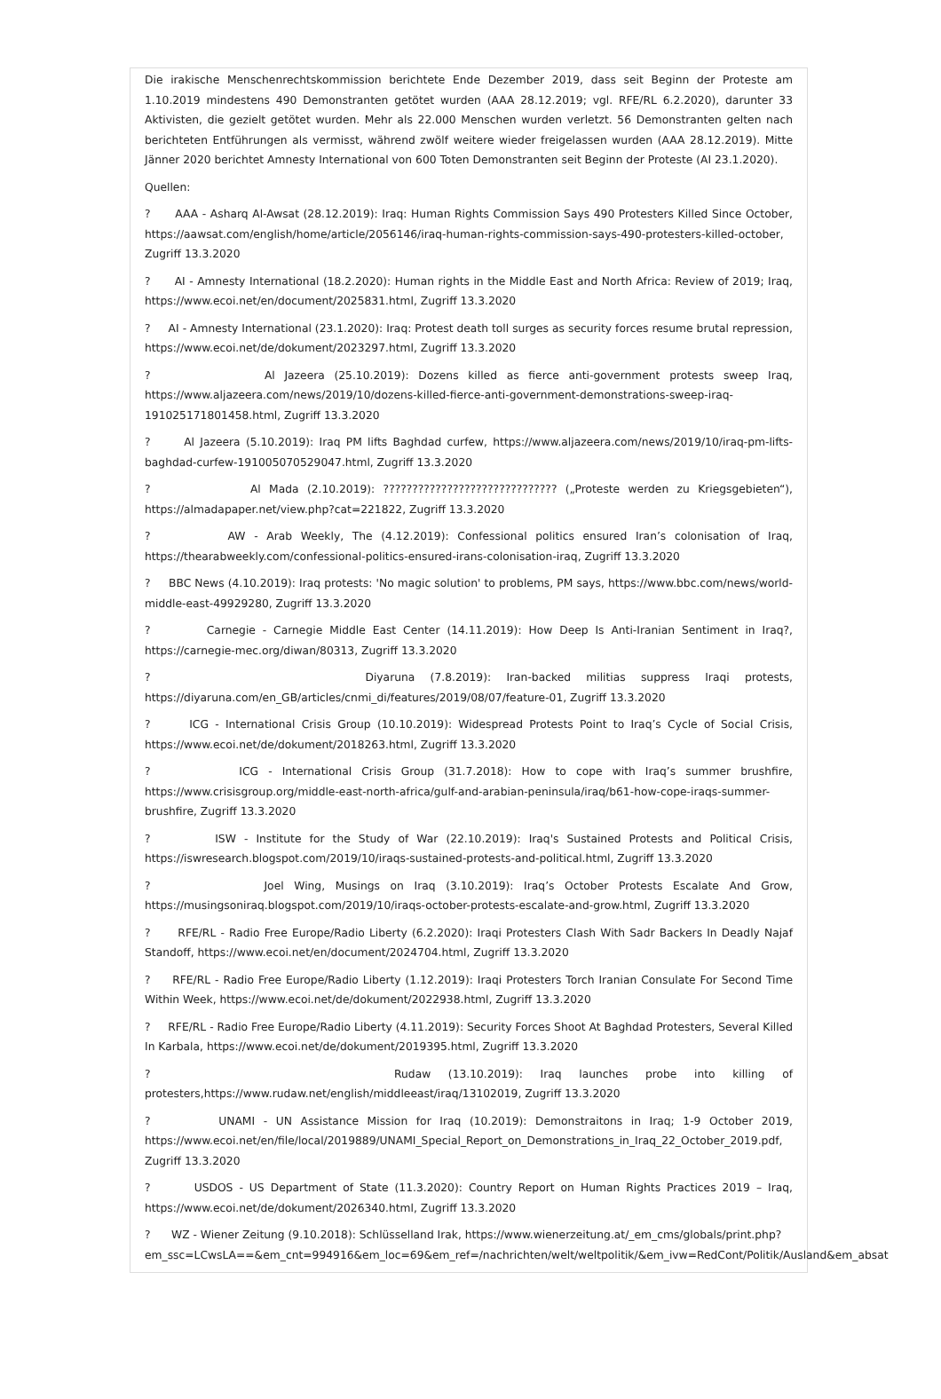Die irakische Menschenrechtskommission berichtete Ende Dezember 2019, dass seit Beginn der Proteste am 1.10.2019 mindestens 490 Demonstranten getötet wurden (AAA 28.12.2019; vgl. RFE/RL 6.2.2020), darunter 33 Aktivisten, die gezielt getötet wurden. Mehr als 22.000 Menschen wurden verletzt. 56 Demonstranten gelten nach berichteten Entführungen als vermisst, während zwölf weitere wieder freigelassen wurden (AAA 28.12.2019). Mitte Jänner 2020 berichtet Amnesty International von 600 Toten Demonstranten seit Beginn der Proteste (AI 23.1.2020).
Quellen:
? AAA - Asharq Al-Awsat (28.12.2019): Iraq: Human Rights Commission Says 490 Protesters Killed Since October, https://aawsat.com/english/home/article/2056146/iraq-human-rights-commission-says-490-protesters-killed-october, Zugriff 13.3.2020
? AI - Amnesty International (18.2.2020): Human rights in the Middle East and North Africa: Review of 2019; Iraq, https://www.ecoi.net/en/document/2025831.html, Zugriff 13.3.2020
? AI - Amnesty International (23.1.2020): Iraq: Protest death toll surges as security forces resume brutal repression, https://www.ecoi.net/de/dokument/2023297.html, Zugriff 13.3.2020
? Al Jazeera (25.10.2019): Dozens killed as fierce anti-government protests sweep Iraq, https://www.aljazeera.com/news/2019/10/dozens-killed-fierce-anti-government-demonstrations-sweep-iraq-191025171801458.html, Zugriff 13.3.2020
? Al Jazeera (5.10.2019): Iraq PM lifts Baghdad curfew, https://www.aljazeera.com/news/2019/10/iraq-pm-lifts-baghdad-curfew-191005070529047.html, Zugriff 13.3.2020
? Al Mada (2.10.2019): ?????????????????????????????? („Proteste werden zu Kriegsgebieten“), https://almadapaper.net/view.php?cat=221822, Zugriff 13.3.2020
? AW - Arab Weekly, The (4.12.2019): Confessional politics ensured Iran’s colonisation of Iraq, https://thearabweekly.com/confessional-politics-ensured-irans-colonisation-iraq, Zugriff 13.3.2020
? BBC News (4.10.2019): Iraq protests: 'No magic solution' to problems, PM says, https://www.bbc.com/news/world-middle-east-49929280, Zugriff 13.3.2020
? Carnegie - Carnegie Middle East Center (14.11.2019): How Deep Is Anti-Iranian Sentiment in Iraq?, https://carnegie-mec.org/diwan/80313, Zugriff 13.3.2020
? Diyaruna (7.8.2019): Iran-backed militias suppress Iraqi protests, https://diyaruna.com/en_GB/articles/cnmi_di/features/2019/08/07/feature-01, Zugriff 13.3.2020
? ICG - International Crisis Group (10.10.2019): Widespread Protests Point to Iraq’s Cycle of Social Crisis, https://www.ecoi.net/de/dokument/2018263.html, Zugriff 13.3.2020
? ICG - International Crisis Group (31.7.2018): How to cope with Iraq’s summer brushfire, https://www.crisisgroup.org/middle-east-north-africa/gulf-and-arabian-peninsula/iraq/b61-how-cope-iraqs-summer-brushfire, Zugriff 13.3.2020
? ISW - Institute for the Study of War (22.10.2019): Iraq's Sustained Protests and Political Crisis, https://iswresearch.blogspot.com/2019/10/iraqs-sustained-protests-and-political.html, Zugriff 13.3.2020
? Joel Wing, Musings on Iraq (3.10.2019): Iraq’s October Protests Escalate And Grow, https://musingsoniraq.blogspot.com/2019/10/iraqs-october-protests-escalate-and-grow.html, Zugriff 13.3.2020
? RFE/RL - Radio Free Europe/Radio Liberty (6.2.2020): Iraqi Protesters Clash With Sadr Backers In Deadly Najaf Standoff, https://www.ecoi.net/en/document/2024704.html, Zugriff 13.3.2020
? RFE/RL - Radio Free Europe/Radio Liberty (1.12.2019): Iraqi Protesters Torch Iranian Consulate For Second Time Within Week, https://www.ecoi.net/de/dokument/2022938.html, Zugriff 13.3.2020
? RFE/RL - Radio Free Europe/Radio Liberty (4.11.2019): Security Forces Shoot At Baghdad Protesters, Several Killed In Karbala, https://www.ecoi.net/de/dokument/2019395.html, Zugriff 13.3.2020
? Rudaw (13.10.2019): Iraq launches probe into killing of protesters,https://www.rudaw.net/english/middleeast/iraq/13102019, Zugriff 13.3.2020
? UNAMI - UN Assistance Mission for Iraq (10.2019): Demonstraitons in Iraq; 1-9 October 2019, https://www.ecoi.net/en/file/local/2019889/UNAMI_Special_Report_on_Demonstrations_in_Iraq_22_October_2019.pdf, Zugriff 13.3.2020
? USDOS - US Department of State (11.3.2020): Country Report on Human Rights Practices 2019 – Iraq, https://www.ecoi.net/de/dokument/2026340.html, Zugriff 13.3.2020
? WZ - Wiener Zeitung (9.10.2018): Schlüsselland Irak, https://www.wienerzeitung.at/_em_cms/globals/print.php?
em_ssc=LCwsLA==&em_cnt=994916&em_loc=69&em_ref=/nachrichten/welt/weltpolitik/&em_ivw=RedCont/Politik/Ausland&em_absat